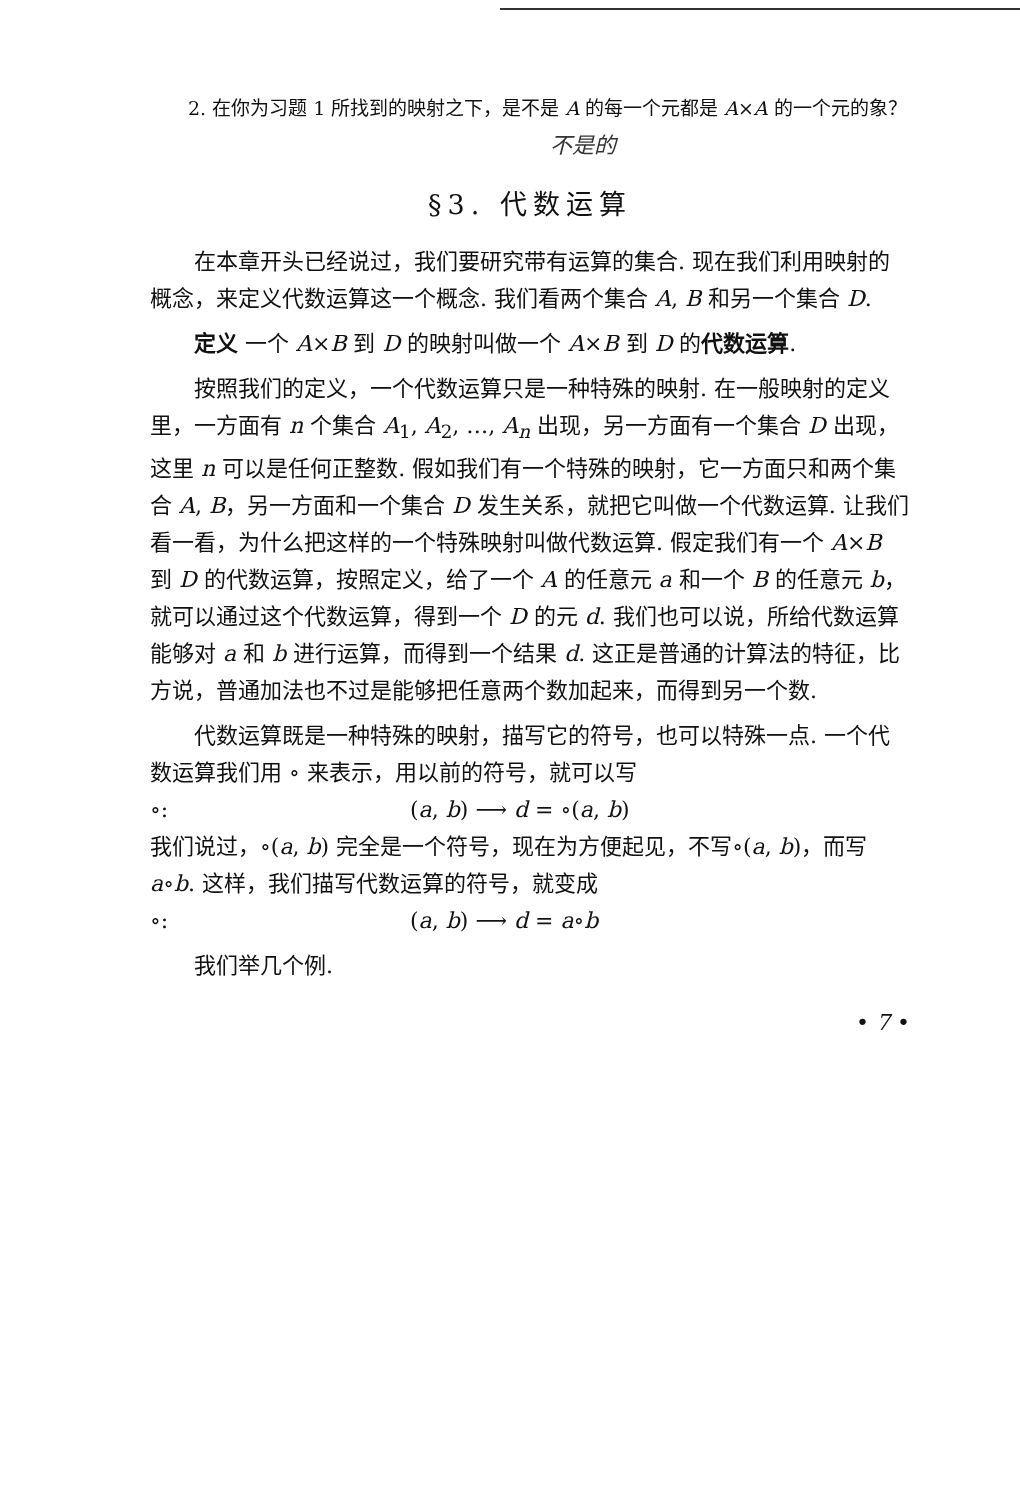2. 在你为习题 1 所找到的映射之下，是不是 A 的每一个元都是 A×A 的一个元的象？
不是的
§3. 代数运算
在本章开头已经说过，我们要研究带有运算的集合. 现在我们利用映射的概念，来定义代数运算这一个概念. 我们看两个集合 A, B 和另一个集合 D.
定义 一个 A×B 到 D 的映射叫做一个 A×B 到 D 的代数运算.
按照我们的定义，一个代数运算只是一种特殊的映射. 在一般映射的定义里，一方面有 n 个集合 A<sub>1</sub>, A<sub>2</sub>, …, A<sub>n</sub> 出现，另一方面有一个集合 D 出现，这里 n 可以是任何正整数. 假如我们有一个特殊的映射，它一方面只和两个集合 A, B，另一方面和一个集合 D 发生关系，就把它叫做一个代数运算. 让我们看一看，为什么把这样的一个特殊映射叫做代数运算. 假定我们有一个 A×B 到 D 的代数运算，按照定义，给了一个 A 的任意元 a 和一个 B 的任意元 b，就可以通过这个代数运算，得到一个 D 的元 d. 我们也可以说，所给代数运算能够对 a 和 b 进行运算，而得到一个结果 d. 这正是普通的计算法的特征，比方说，普通加法也不过是能够把任意两个数加起来，而得到另一个数.
代数运算既是一种特殊的映射，描写它的符号，也可以特殊一点. 一个代数运算我们用 ∘ 来表示，用以前的符号，就可以写
∘: (a, b) ⟶ d = ∘(a, b)
我们说过，∘(a, b) 完全是一个符号，现在为方便起见，不写∘(a, b)，而写 a∘b. 这样，我们描写代数运算的符号，就变成
∘: (a, b) ⟶ d = a∘b
我们举几个例.
• 7 •